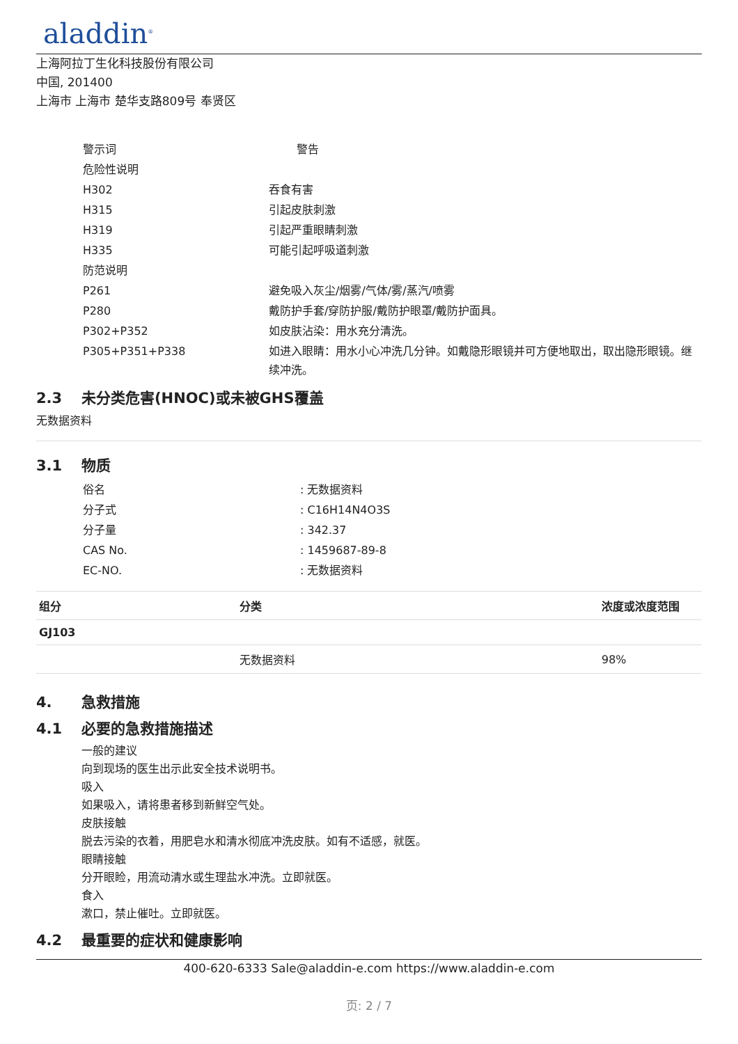aladdin<sup>®</sup>
上海阿拉丁生化科技股份有限公司
中国, 201400
上海市 上海市 楚华支路809号 奉贤区
| 警示词 | 警告 |
| 危险性说明 | |
| H302 | 吞食有害 |
| H315 | 引起皮肤刺激 |
| H319 | 引起严重眼睛刺激 |
| H335 | 可能引起呼吸道刺激 |
| 防范说明 | |
| P261 | 避免吸入灰尘/烟雾/气体/雾/蒸汽/喷雾 |
| P280 | 戴防护手套/穿防护服/戴防护眼罩/戴防护面具。 |
| P302+P352 | 如皮肤沾染：用水充分清洗。 |
| P305+P351+P338 | 如进入眼睛：用水小心冲洗几分钟。如戴隐形眼镜并可方便地取出，取出隐形眼镜。继续冲洗。 |
2.3 未分类危害(HNOC)或未被GHS覆盖
无数据资料
3.1 物质
| 俗名 | : 无数据资料 |
| 分子式 | : C16H14N4O3S |
| 分子量 | : 342.37 |
| CAS No. | : 1459687-89-8 |
| EC-NO. | : 无数据资料 |
| 组分 | 分类 | 浓度或浓度范围 |
| --- | --- | --- |
| GJ103 | | |
| | 无数据资料 | 98% |
4. 急救措施
4.1 必要的急救措施描述
一般的建议
向到现场的医生出示此安全技术说明书。
吸入
如果吸入，请将患者移到新鲜空气处。
皮肤接触
脱去污染的衣着，用肥皂水和清水彻底冲洗皮肤。如有不适感，就医。
眼睛接触
分开眼睑，用流动清水或生理盐水冲洗。立即就医。
食入
漱口，禁止催吐。立即就医。
4.2 最重要的症状和健康影响
400-620-6333 Sale@aladdin-e.com https://www.aladdin-e.com
页: 2 / 7